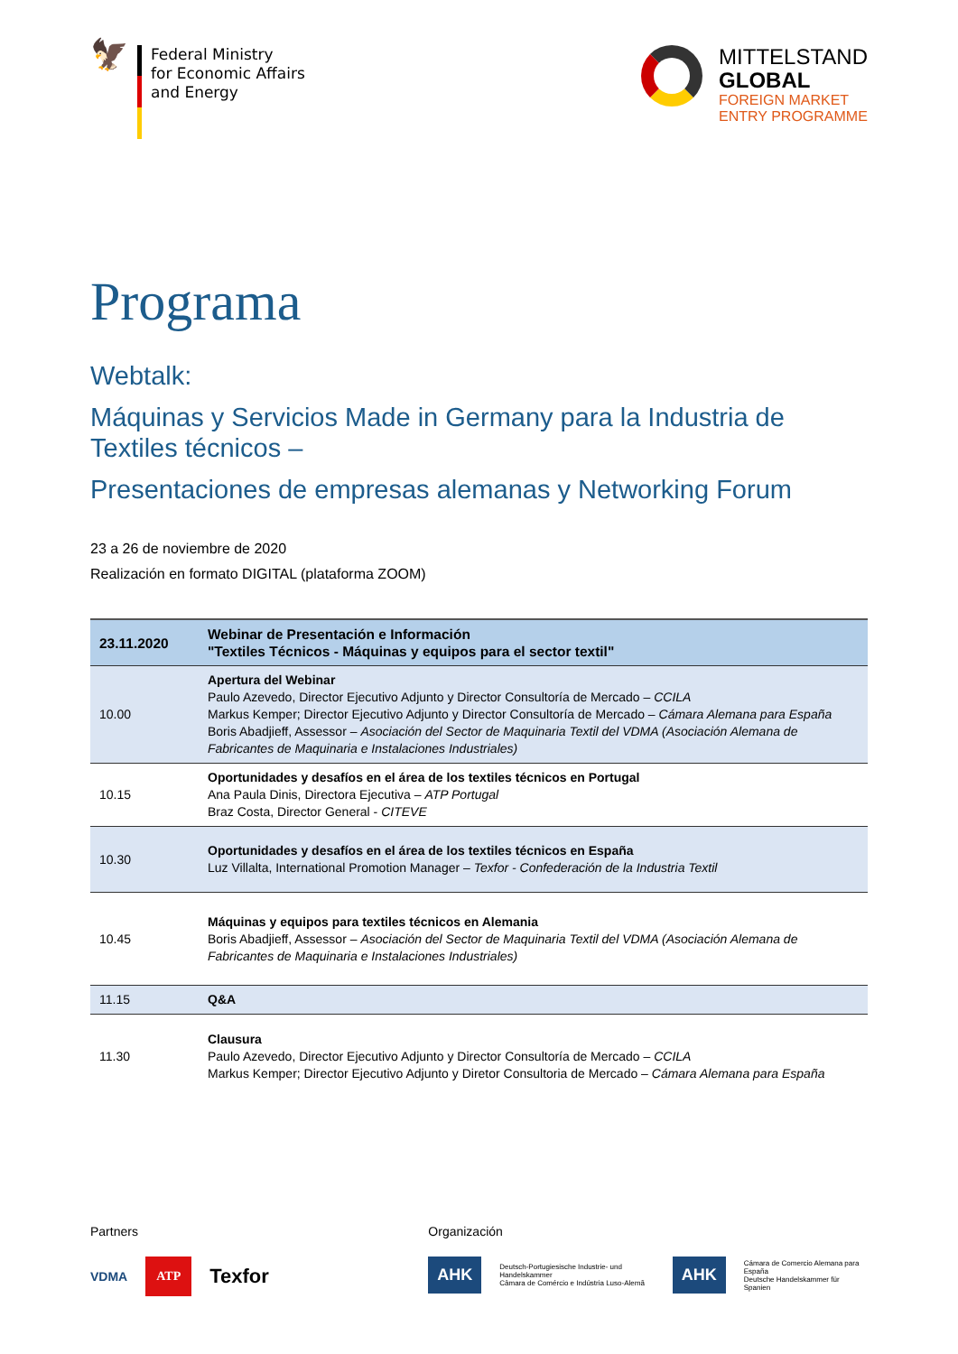🦅
Federal Ministry
for Economic Affairs
and Energy
MITTELSTAND
GLOBAL
FOREIGN MARKET
ENTRY PROGRAMME
Programa
Webtalk:
Máquinas y Servicios Made in Germany para la Industria de Textiles técnicos –
Presentaciones de empresas alemanas y Networking Forum
23 a 26 de noviembre de 2020
Realización en formato DIGITAL (plataforma ZOOM)
| 23.11.2020 | Webinar de Presentación e Información "Textiles Técnicos - Máquinas y equipos para el sector textil" |
| 10.00 | Apertura del Webinar Paulo Azevedo, Director Ejecutivo Adjunto y Director Consultoría de Mercado – CCILA Markus Kemper; Director Ejecutivo Adjunto y Director Consultoría de Mercado – Cámara Alemana para España Boris Abadjieff, Assessor – Asociación del Sector de Maquinaria Textil del VDMA (Asociación Alemana de Fabricantes de Maquinaria e Instalaciones Industriales) |
| 10.15 | Oportunidades y desafíos en el área de los textiles técnicos en Portugal Ana Paula Dinis, Directora Ejecutiva – ATP Portugal Braz Costa, Director General - CITEVE |
| 10.30 | Oportunidades y desafíos en el área de los textiles técnicos en España Luz Villalta, International Promotion Manager – Texfor - Confederación de la Industria Textil |
| 10.45 | Máquinas y equipos para textiles técnicos en Alemania Boris Abadjieff, Assessor – Asociación del Sector de Maquinaria Textil del VDMA (Asociación Alemana de Fabricantes de Maquinaria e Instalaciones Industriales) |
| 11.15 | Q&A |
| 11.30 | Clausura Paulo Azevedo, Director Ejecutivo Adjunto y Director Consultoría de Mercado – CCILA Markus Kemper; Director Ejecutivo Adjunto y Diretor Consultoria de Mercado – Cámara Alemana para España |
Partners
VDMA ATP Texfor
Organización
AHK Deutsch-Portugiesische Industrie- und Handelskammer
Câmara de Comércio e Indústria Luso-Alemã AHK Cámara de Comercio Alemana para España
Deutsche Handelskammer für Spanien